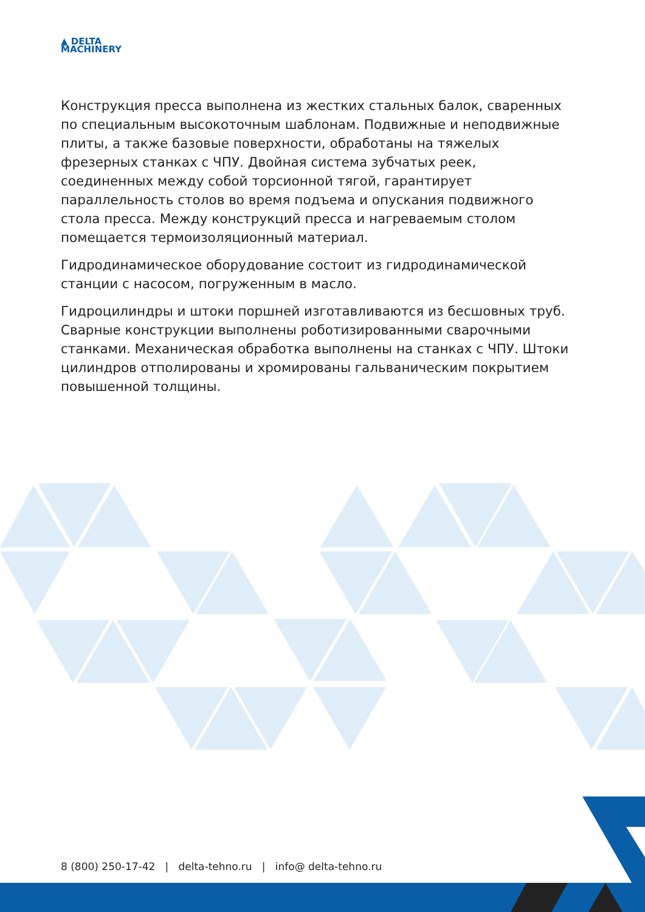▲ DELTA
MACHINERY
Конструкция пресса выполнена из жестких стальных балок, сваренных по специальным высокоточным шаблонам. Подвижные и неподвижные плиты, а также базовые поверхности, обработаны на тяжелых фрезерных станках с ЧПУ. Двойная система зубчатых реек, соединенных между собой торсионной тягой, гарантирует параллельность столов во время подъема и опускания подвижного стола пресса. Между конструкций пресса и нагреваемым столом помещается термоизоляционный материал.
Гидродинамическое оборудование состоит из гидродинамической станции с насосом, погруженным в масло.
Гидроцилиндры и штоки поршней изготавливаются из бесшовных труб. Сварные конструкции выполнены роботизированными сварочными станками. Механическая обработка выполнены на станках с ЧПУ. Штоки цилиндров отполированы и хромированы гальваническим покрытием повышенной толщины.
8 (800) 250-17-42 | delta-tehno.ru | info@ delta-tehno.ru